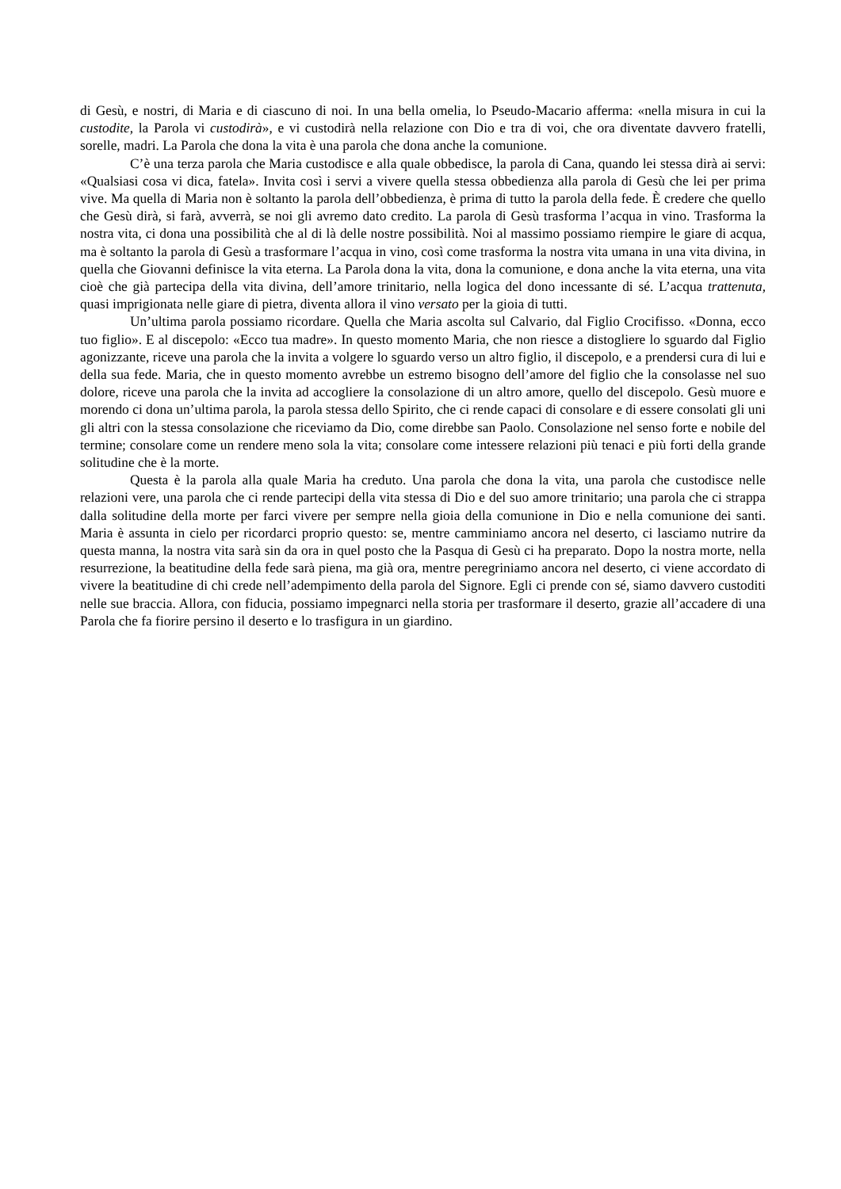di Gesù, e nostri, di Maria e di ciascuno di noi. In una bella omelia, lo Pseudo-Macario afferma: «nella misura in cui la custodite, la Parola vi custodirà», e vi custodirà nella relazione con Dio e tra di voi, che ora diventate davvero fratelli, sorelle, madri. La Parola che dona la vita è una parola che dona anche la comunione.
C’è una terza parola che Maria custodisce e alla quale obbedisce, la parola di Cana, quando lei stessa dirà ai servi: «Qualsiasi cosa vi dica, fatela». Invita così i servi a vivere quella stessa obbedienza alla parola di Gesù che lei per prima vive. Ma quella di Maria non è soltanto la parola dell’obbedienza, è prima di tutto la parola della fede. È credere che quello che Gesù dirà, si farà, avverrà, se noi gli avremo dato credito. La parola di Gesù trasforma l’acqua in vino. Trasforma la nostra vita, ci dona una possibilità che al di là delle nostre possibilità. Noi al massimo possiamo riempire le giare di acqua, ma è soltanto la parola di Gesù a trasformare l’acqua in vino, così come trasforma la nostra vita umana in una vita divina, in quella che Giovanni definisce la vita eterna. La Parola dona la vita, dona la comunione, e dona anche la vita eterna, una vita cioè che già partecipa della vita divina, dell’amore trinitario, nella logica del dono incessante di sé. L’acqua trattenuta, quasi imprigionata nelle giare di pietra, diventa allora il vino versato per la gioia di tutti.
Un’ultima parola possiamo ricordare. Quella che Maria ascolta sul Calvario, dal Figlio Crocifisso. «Donna, ecco tuo figlio». E al discepolo: «Ecco tua madre». In questo momento Maria, che non riesce a distogliere lo sguardo dal Figlio agonizzante, riceve una parola che la invita a volgere lo sguardo verso un altro figlio, il discepolo, e a prendersi cura di lui e della sua fede. Maria, che in questo momento avrebbe un estremo bisogno dell’amore del figlio che la consolasse nel suo dolore, riceve una parola che la invita ad accogliere la consolazione di un altro amore, quello del discepolo. Gesù muore e morendo ci dona un’ultima parola, la parola stessa dello Spirito, che ci rende capaci di consolare e di essere consolati gli uni gli altri con la stessa consolazione che riceviamo da Dio, come direbbe san Paolo. Consolazione nel senso forte e nobile del termine; consolare come un rendere meno sola la vita; consolare come intessere relazioni più tenaci e più forti della grande solitudine che è la morte.
Questa è la parola alla quale Maria ha creduto. Una parola che dona la vita, una parola che custodisce nelle relazioni vere, una parola che ci rende partecipi della vita stessa di Dio e del suo amore trinitario; una parola che ci strappa dalla solitudine della morte per farci vivere per sempre nella gioia della comunione in Dio e nella comunione dei santi. Maria è assunta in cielo per ricordarci proprio questo: se, mentre camminiamo ancora nel deserto, ci lasciamo nutrire da questa manna, la nostra vita sarà sin da ora in quel posto che la Pasqua di Gesù ci ha preparato. Dopo la nostra morte, nella resurrezione, la beatitudine della fede sarà piena, ma già ora, mentre peregriniamo ancora nel deserto, ci viene accordato di vivere la beatitudine di chi crede nell’adempimento della parola del Signore. Egli ci prende con sé, siamo davvero custoditi nelle sue braccia. Allora, con fiducia, possiamo impegnarci nella storia per trasformare il deserto, grazie all’accadere di una Parola che fa fiorire persino il deserto e lo trasfigura in un giardino.